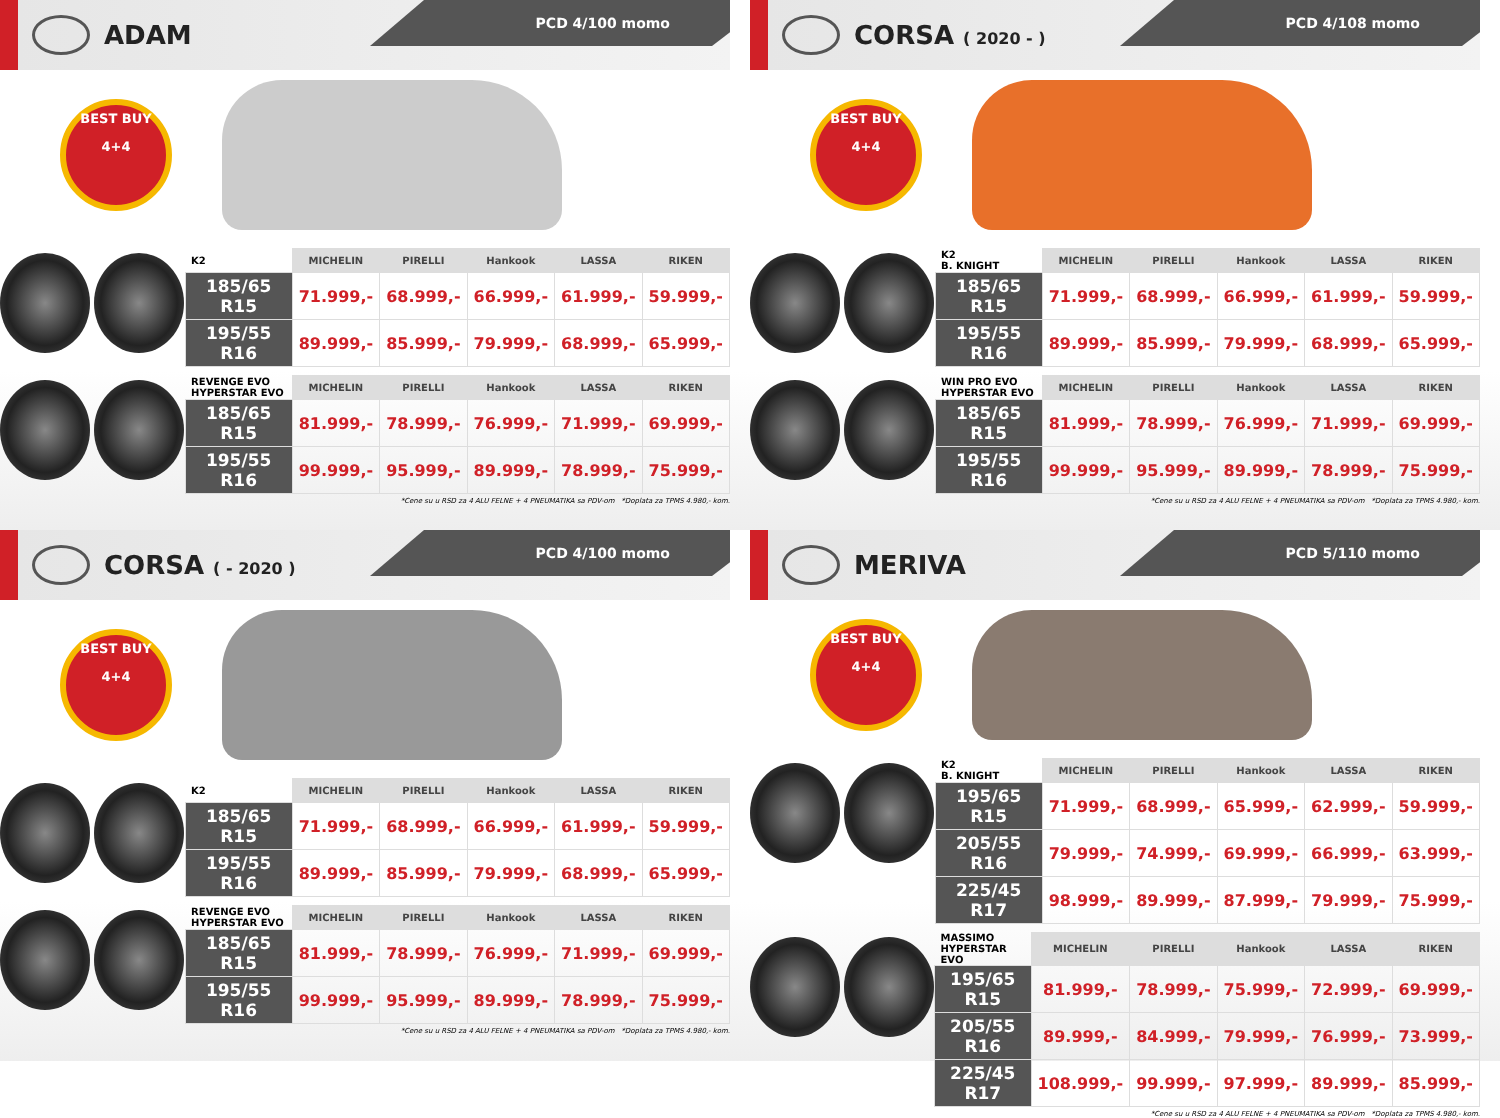ADAM
PCD 4/100 momo
BEST BUY
4+4
| K2 | MICHELIN | PIRELLI | Hankook | LASSA | RIKEN |
| --- | --- | --- | --- | --- | --- |
| 185/65 R15 | 71.999,- | 68.999,- | 66.999,- | 61.999,- | 59.999,- |
| 195/55 R16 | 89.999,- | 85.999,- | 79.999,- | 68.999,- | 65.999,- |
| REVENGE EVO HYPERSTAR EVO | MICHELIN | PIRELLI | Hankook | LASSA | RIKEN |
| --- | --- | --- | --- | --- | --- |
| 185/65 R15 | 81.999,- | 78.999,- | 76.999,- | 71.999,- | 69.999,- |
| 195/55 R16 | 99.999,- | 95.999,- | 89.999,- | 78.999,- | 75.999,- |
*Cene su u RSD za 4 ALU FELNE + 4 PNEUMATIKA sa PDV-om *Doplata za TPMS 4.980,- kom.
CORSA ( 2020 - )
PCD 4/108 momo
BEST BUY
4+4
| K2 B. KNIGHT | MICHELIN | PIRELLI | Hankook | LASSA | RIKEN |
| --- | --- | --- | --- | --- | --- |
| 185/65 R15 | 71.999,- | 68.999,- | 66.999,- | 61.999,- | 59.999,- |
| 195/55 R16 | 89.999,- | 85.999,- | 79.999,- | 68.999,- | 65.999,- |
| WIN PRO EVO HYPERSTAR EVO | MICHELIN | PIRELLI | Hankook | LASSA | RIKEN |
| --- | --- | --- | --- | --- | --- |
| 185/65 R15 | 81.999,- | 78.999,- | 76.999,- | 71.999,- | 69.999,- |
| 195/55 R16 | 99.999,- | 95.999,- | 89.999,- | 78.999,- | 75.999,- |
*Cene su u RSD za 4 ALU FELNE + 4 PNEUMATIKA sa PDV-om *Doplata za TPMS 4.980,- kom.
CORSA ( - 2020 )
PCD 4/100 momo
BEST BUY
4+4
| K2 | MICHELIN | PIRELLI | Hankook | LASSA | RIKEN |
| --- | --- | --- | --- | --- | --- |
| 185/65 R15 | 71.999,- | 68.999,- | 66.999,- | 61.999,- | 59.999,- |
| 195/55 R16 | 89.999,- | 85.999,- | 79.999,- | 68.999,- | 65.999,- |
| REVENGE EVO HYPERSTAR EVO | MICHELIN | PIRELLI | Hankook | LASSA | RIKEN |
| --- | --- | --- | --- | --- | --- |
| 185/65 R15 | 81.999,- | 78.999,- | 76.999,- | 71.999,- | 69.999,- |
| 195/55 R16 | 99.999,- | 95.999,- | 89.999,- | 78.999,- | 75.999,- |
*Cene su u RSD za 4 ALU FELNE + 4 PNEUMATIKA sa PDV-om *Doplata za TPMS 4.980,- kom.
MERIVA
PCD 5/110 momo
BEST BUY
4+4
| K2 B. KNIGHT | MICHELIN | PIRELLI | Hankook | LASSA | RIKEN |
| --- | --- | --- | --- | --- | --- |
| 195/65 R15 | 71.999,- | 68.999,- | 65.999,- | 62.999,- | 59.999,- |
| 205/55 R16 | 79.999,- | 74.999,- | 69.999,- | 66.999,- | 63.999,- |
| 225/45 R17 | 98.999,- | 89.999,- | 87.999,- | 79.999,- | 75.999,- |
| MASSIMO HYPERSTAR EVO | MICHELIN | PIRELLI | Hankook | LASSA | RIKEN |
| --- | --- | --- | --- | --- | --- |
| 195/65 R15 | 81.999,- | 78.999,- | 75.999,- | 72.999,- | 69.999,- |
| 205/55 R16 | 89.999,- | 84.999,- | 79.999,- | 76.999,- | 73.999,- |
| 225/45 R17 | 108.999,- | 99.999,- | 97.999,- | 89.999,- | 85.999,- |
*Cene su u RSD za 4 ALU FELNE + 4 PNEUMATIKA sa PDV-om *Doplata za TPMS 4.980,- kom.